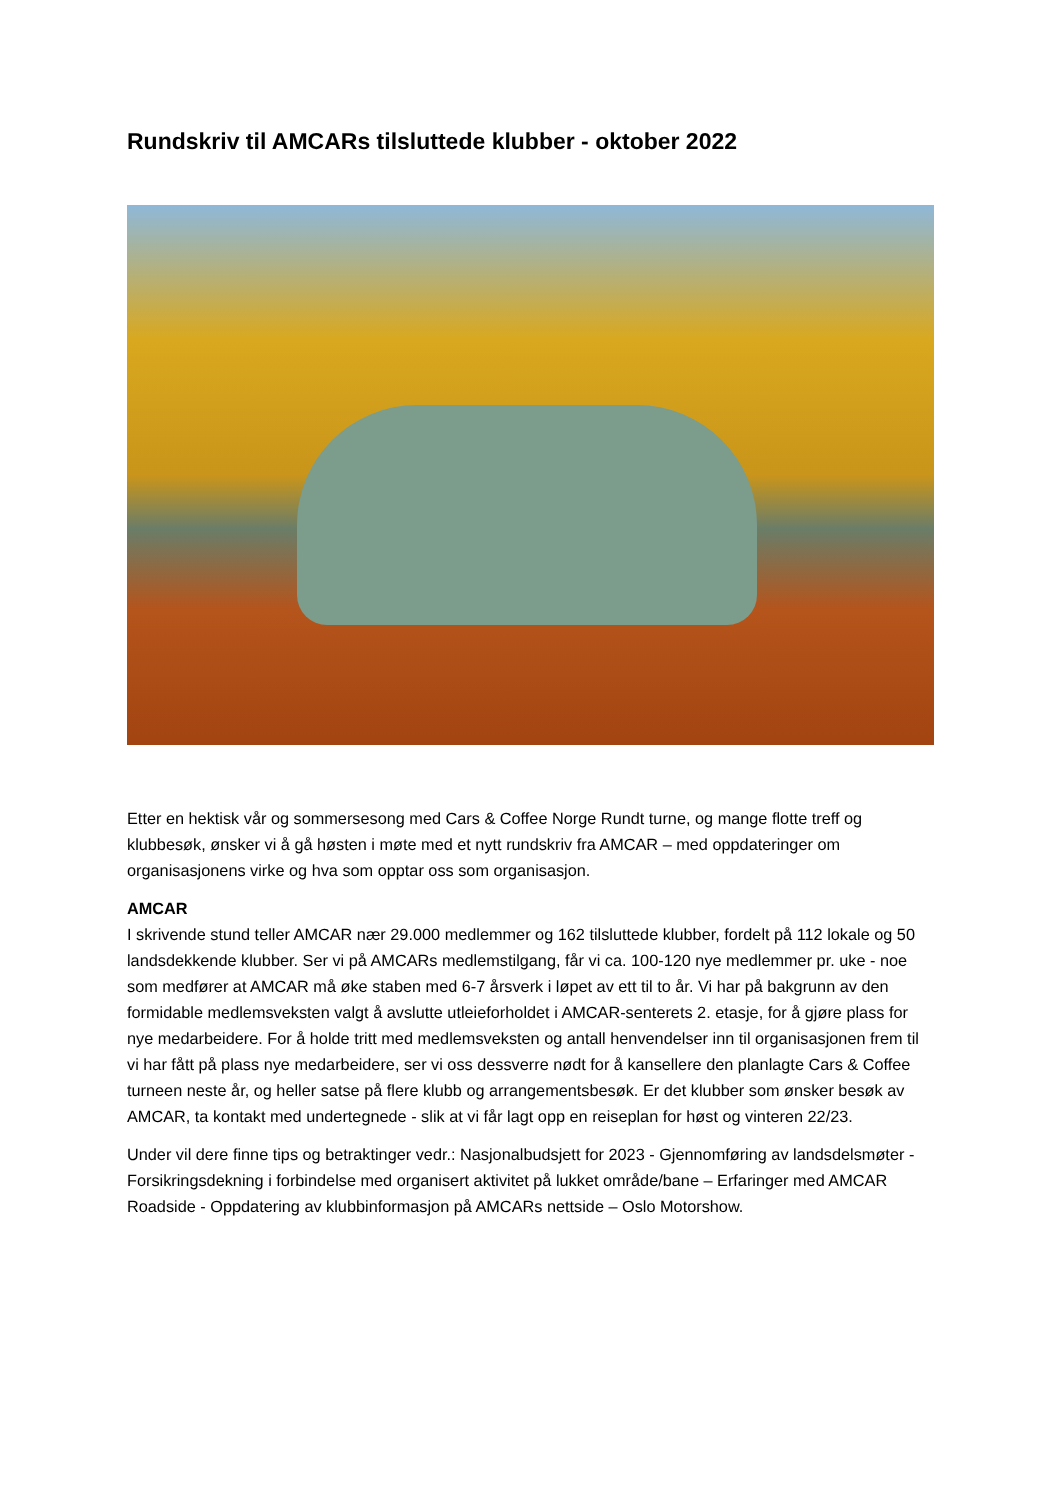Rundskriv til AMCARs tilsluttede klubber - oktober 2022
Etter en hektisk vår og sommersesong med Cars & Coffee Norge Rundt turne, og mange flotte treff og klubbesøk, ønsker vi å gå høsten i møte med et nytt rundskriv fra AMCAR – med oppdateringer om organisasjonens virke og hva som opptar oss som organisasjon.
AMCAR
I skrivende stund teller AMCAR nær 29.000 medlemmer og 162 tilsluttede klubber, fordelt på 112 lokale og 50 landsdekkende klubber. Ser vi på AMCARs medlemstilgang, får vi ca. 100-120 nye medlemmer pr. uke - noe som medfører at AMCAR må øke staben med 6-7 årsverk i løpet av ett til to år. Vi har på bakgrunn av den formidable medlemsveksten valgt å avslutte utleieforholdet i AMCAR-senterets 2. etasje, for å gjøre plass for nye medarbeidere. For å holde tritt med medlemsveksten og antall henvendelser inn til organisasjonen frem til vi har fått på plass nye medarbeidere, ser vi oss dessverre nødt for å kansellere den planlagte Cars & Coffee turneen neste år, og heller satse på flere klubb og arrangementsbesøk. Er det klubber som ønsker besøk av AMCAR, ta kontakt med undertegnede - slik at vi får lagt opp en reiseplan for høst og vinteren 22/23.
Under vil dere finne tips og betraktinger vedr.: Nasjonalbudsjett for 2023 - Gjennomføring av landsdelsmøter - Forsikringsdekning i forbindelse med organisert aktivitet på lukket område/bane – Erfaringer med AMCAR Roadside - Oppdatering av klubbinformasjon på AMCARs nettside – Oslo Motorshow.